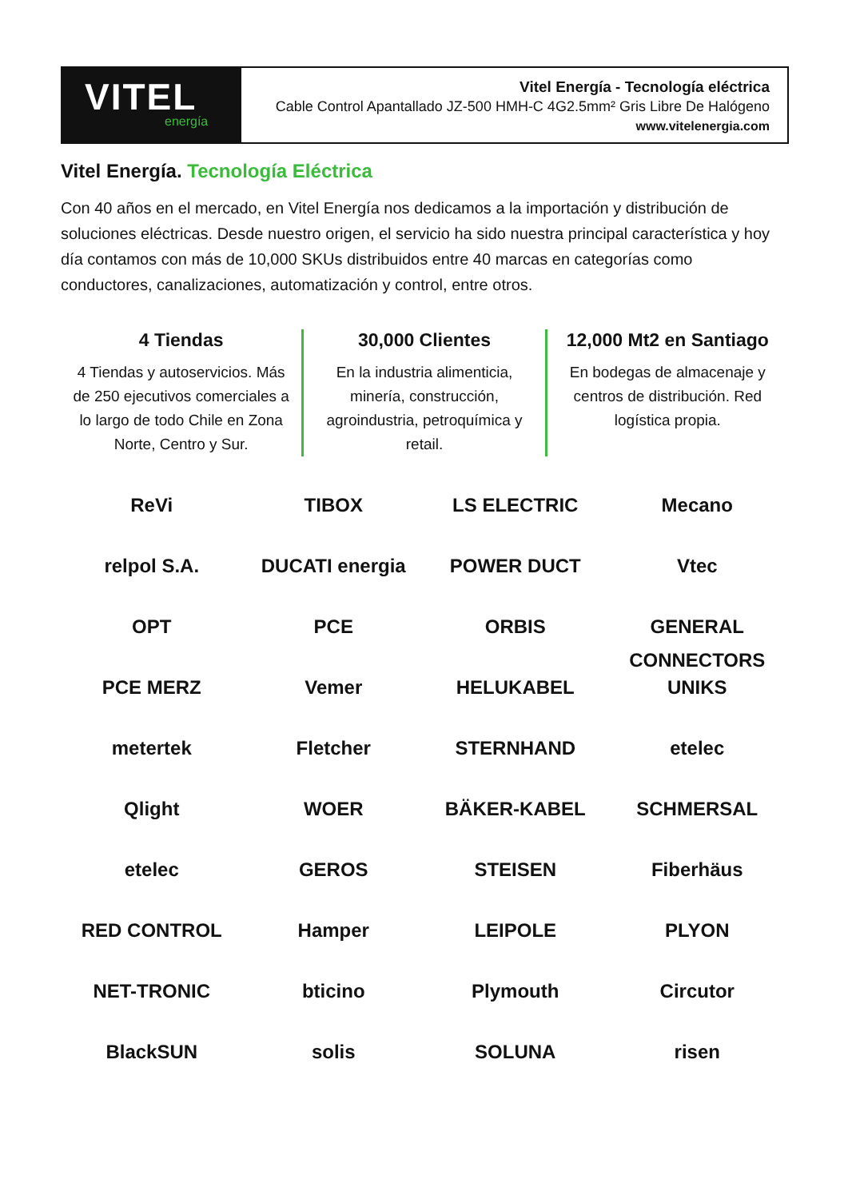VITEL
energía
Vitel Energía - Tecnología eléctrica
Cable Control Apantallado JZ-500 HMH-C 4G2.5mm² Gris Libre De Halógeno
www.vitelenergia.com
Vitel Energía. Tecnología Eléctrica
Con 40 años en el mercado, en Vitel Energía nos dedicamos a la importación y distribución de soluciones eléctricas. Desde nuestro origen, el servicio ha sido nuestra principal característica y hoy día contamos con más de 10,000 SKUs distribuidos entre 40 marcas en categorías como conductores, canalizaciones, automatización y control, entre otros.
4 Tiendas
4 Tiendas y autoservicios. Más de 250 ejecutivos comerciales a lo largo de todo Chile en Zona Norte, Centro y Sur.
30,000 Clientes
En la industria alimenticia, minería, construcción, agroindustria, petroquímica y retail.
12,000 Mt2 en Santiago
En bodegas de almacenaje y centros de distribución. Red logística propia.
ReVi
TIBOX
LS ELECTRIC
Mecano
relpol S.A.
DUCATI energia
POWER DUCT
Vtec
OPT
PCE
ORBIS
GENERAL CONNECTORS
PCE MERZ
Vemer
HELUKABEL
UNIKS
metertek
Fletcher
STERNHAND
etelec
Qlight
WOER
BÄKER-KABEL
SCHMERSAL
etelec
GEROS
STEISEN
Fiberhäus
RED CONTROL
Hamper
LEIPOLE
PLYON
NET-TRONIC
bticino
Plymouth
Circutor
BlackSUN
solis
SOLUNA
risen